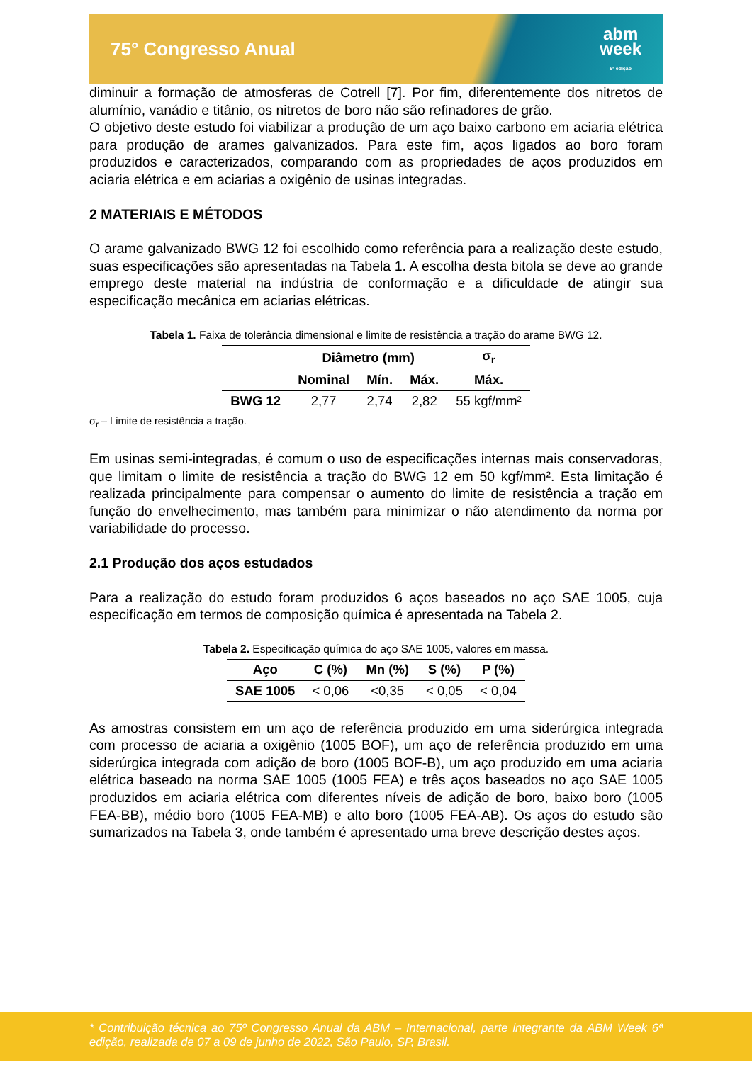75° Congresso Anual
abm
week
6ª edição
diminuir a formação de atmosferas de Cotrell [7]. Por fim, diferentemente dos nitretos de alumínio, vanádio e titânio, os nitretos de boro não são refinadores de grão.
O objetivo deste estudo foi viabilizar a produção de um aço baixo carbono em aciaria elétrica para produção de arames galvanizados. Para este fim, aços ligados ao boro foram produzidos e caracterizados, comparando com as propriedades de aços produzidos em aciaria elétrica e em aciarias a oxigênio de usinas integradas.
2 MATERIAIS E MÉTODOS
O arame galvanizado BWG 12 foi escolhido como referência para a realização deste estudo, suas especificações são apresentadas na Tabela 1. A escolha desta bitola se deve ao grande emprego deste material na indústria de conformação e a dificuldade de atingir sua especificação mecânica em aciarias elétricas.
Tabela 1. Faixa de tolerância dimensional e limite de resistência a tração do arame BWG 12.
| | Diâmetro (mm) | | | σ<sub>r</sub> |
| --- | --- | --- | --- | --- |
| | Nominal | Mín. | Máx. | Máx. |
| BWG 12 | 2,77 | 2,74 | 2,82 | 55 kgf/mm² |
σ<sub>r</sub> – Limite de resistência a tração.
Em usinas semi-integradas, é comum o uso de especificações internas mais conservadoras, que limitam o limite de resistência a tração do BWG 12 em 50 kgf/mm². Esta limitação é realizada principalmente para compensar o aumento do limite de resistência a tração em função do envelhecimento, mas também para minimizar o não atendimento da norma por variabilidade do processo.
2.1 Produção dos aços estudados
Para a realização do estudo foram produzidos 6 aços baseados no aço SAE 1005, cuja especificação em termos de composição química é apresentada na Tabela 2.
Tabela 2. Especificação química do aço SAE 1005, valores em massa.
| Aço | C (%) | Mn (%) | S (%) | P (%) |
| --- | --- | --- | --- | --- |
| SAE 1005 | < 0,06 | <0,35 | < 0,05 | < 0,04 |
As amostras consistem em um aço de referência produzido em uma siderúrgica integrada com processo de aciaria a oxigênio (1005 BOF), um aço de referência produzido em uma siderúrgica integrada com adição de boro (1005 BOF-B), um aço produzido em uma aciaria elétrica baseado na norma SAE 1005 (1005 FEA) e três aços baseados no aço SAE 1005 produzidos em aciaria elétrica com diferentes níveis de adição de boro, baixo boro (1005 FEA-BB), médio boro (1005 FEA-MB) e alto boro (1005 FEA-AB). Os aços do estudo são sumarizados na Tabela 3, onde também é apresentado uma breve descrição destes aços.
* Contribuição técnica ao 75º Congresso Anual da ABM – Internacional, parte integrante da ABM Week 6ª edição, realizada de 07 a 09 de junho de 2022, São Paulo, SP, Brasil.